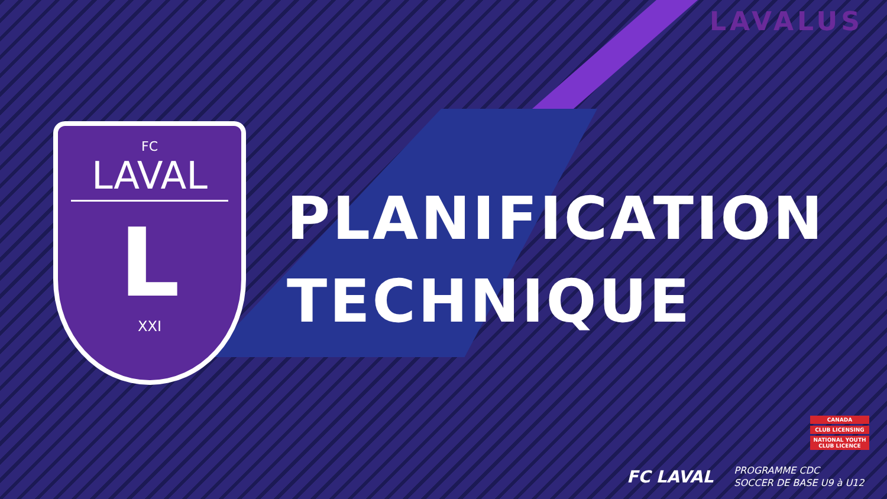LAVALUS
FC
LAVAL
L
XXI
PLANIFICATION
TECHNIQUE
CANADA
CLUB LICENSING
NATIONAL YOUTH CLUB LICENCE
FC LAVAL PROGRAMME CDC
SOCCER DE BASE U9 à U12